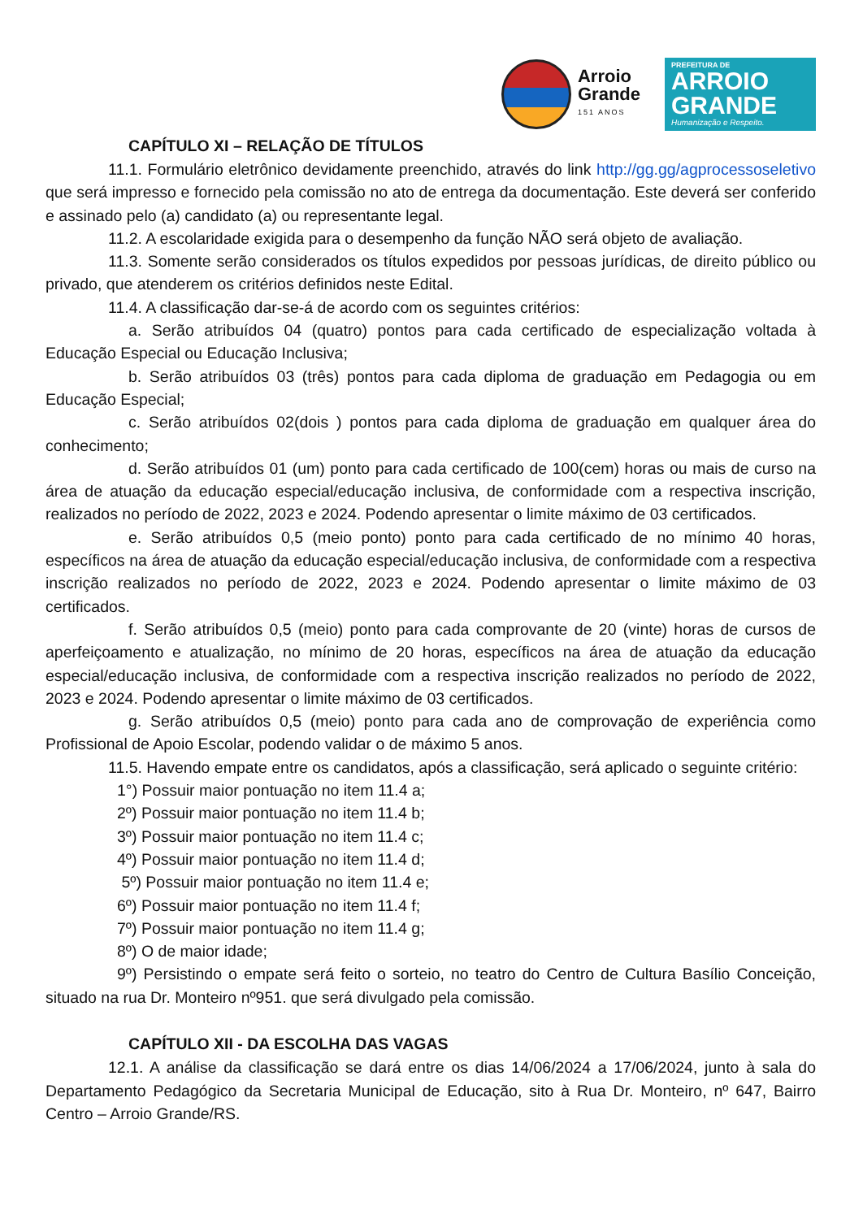Arroio
Grande
151 ANOS
PREFEITURA DE
ARROIO GRANDE
Humanização e Respeito.
CAPÍTULO XI – RELAÇÃO DE TÍTULOS
11.1. Formulário eletrônico devidamente preenchido, através do link http://gg.gg/agprocessoseletivo que será impresso e fornecido pela comissão no ato de entrega da documentação. Este deverá ser conferido e assinado pelo (a) candidato (a) ou representante legal.
11.2. A escolaridade exigida para o desempenho da função NÃO será objeto de avaliação.
11.3. Somente serão considerados os títulos expedidos por pessoas jurídicas, de direito público ou privado, que atenderem os critérios definidos neste Edital.
11.4. A classificação dar-se-á de acordo com os seguintes critérios:
a. Serão atribuídos 04 (quatro) pontos para cada certificado de especialização voltada à Educação Especial ou Educação Inclusiva;
b. Serão atribuídos 03 (três) pontos para cada diploma de graduação em Pedagogia ou em Educação Especial;
c. Serão atribuídos 02(dois ) pontos para cada diploma de graduação em qualquer área do conhecimento;
d. Serão atribuídos 01 (um) ponto para cada certificado de 100(cem) horas ou mais de curso na área de atuação da educação especial/educação inclusiva, de conformidade com a respectiva inscrição, realizados no período de 2022, 2023 e 2024. Podendo apresentar o limite máximo de 03 certificados.
e. Serão atribuídos 0,5 (meio ponto) ponto para cada certificado de no mínimo 40 horas, específicos na área de atuação da educação especial/educação inclusiva, de conformidade com a respectiva inscrição realizados no período de 2022, 2023 e 2024. Podendo apresentar o limite máximo de 03 certificados.
f. Serão atribuídos 0,5 (meio) ponto para cada comprovante de 20 (vinte) horas de cursos de aperfeiçoamento e atualização, no mínimo de 20 horas, específicos na área de atuação da educação especial/educação inclusiva, de conformidade com a respectiva inscrição realizados no período de 2022, 2023 e 2024. Podendo apresentar o limite máximo de 03 certificados.
g. Serão atribuídos 0,5 (meio) ponto para cada ano de comprovação de experiência como Profissional de Apoio Escolar, podendo validar o de máximo 5 anos.
11.5. Havendo empate entre os candidatos, após a classificação, será aplicado o seguinte critério:
1°) Possuir maior pontuação no item 11.4 a;
2º) Possuir maior pontuação no item 11.4 b;
3º) Possuir maior pontuação no item 11.4 c;
4º) Possuir maior pontuação no item 11.4 d;
5º) Possuir maior pontuação no item 11.4 e;
6º) Possuir maior pontuação no item 11.4 f;
7º) Possuir maior pontuação no item 11.4 g;
8º) O de maior idade;
9º) Persistindo o empate será feito o sorteio, no teatro do Centro de Cultura Basílio Conceição, situado na rua Dr. Monteiro nº951. que será divulgado pela comissão.
CAPÍTULO XII - DA ESCOLHA DAS VAGAS
12.1. A análise da classificação se dará entre os dias 14/06/2024 a 17/06/2024, junto à sala do Departamento Pedagógico da Secretaria Municipal de Educação, sito à Rua Dr. Monteiro, nº 647, Bairro Centro – Arroio Grande/RS.